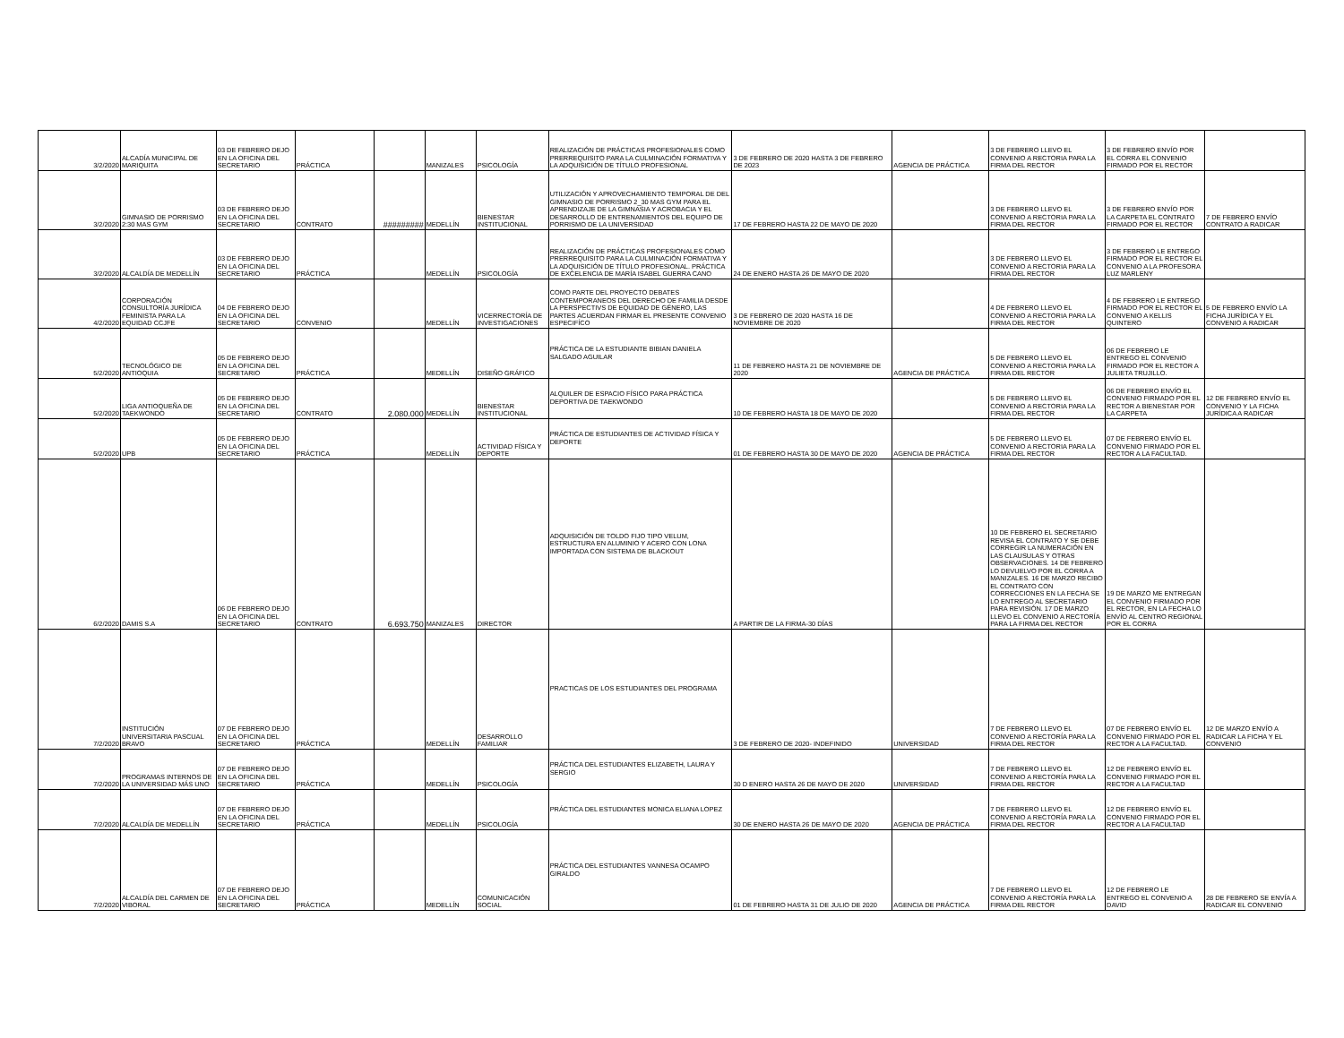| 3/2/2020 | ALCADÍA MUNICIPAL DE MARIQUITA | 03 DE FEBRERO DEJO EN LA OFICINA DEL SECRETARIO | PRÁCTICA | | MANIZALES | PSICOLOGÍA | REALIZACIÓN DE PRÁCTICAS PROFESIONALES COMO PRERREQUISITO PARA LA CULMINACIÓN FORMATIVA Y LA ADQUISICIÓN DE TÍTULO PROFESIONAL | 3 DE FEBRERO DE 2020 HASTA 3 DE FEBRERO DE 2023 | AGENCIA DE PRÁCTICA | 3 DE FEBRERO LLEVO EL CONVENIO A RECTORIA PARA LA FIRMA DEL RECTOR | 3 DE FEBRERO ENVÍO POR EL CORRA EL CONVENIO FIRMADO POR EL RECTOR | |
| 3/2/2020 | GIMNASIO DE PORRISMO 2:30 MAS GYM | 03 DE FEBRERO DEJO EN LA OFICINA DEL SECRETARIO | CONTRATO | ######### | MEDELLÍN | BIENESTAR INSTITUCIONAL | UTILIZACIÓN Y APROVECHAMIENTO TEMPORAL DE DEL GIMNASIO DE PORRISMO 2_30 MAS GYM PARA EL APRENDIZAJE DE LA GIMNASIA Y ACROBACIA Y EL DESARROLLO DE ENTRENAMIENTOS DEL EQUIPO DE PORRISMO DE LA UNIVERSIDAD | 17 DE FEBRERO HASTA 22 DE MAYO DE 2020 | | 3 DE FEBRERO LLEVO EL CONVENIO A RECTORIA PARA LA FIRMA DEL RECTOR | 3 DE FEBRERO ENVÍO POR LA CARPETA EL CONTRATO FIRMADO POR EL RECTOR | 7 DE FEBRERO ENVÍO CONTRATO A RADICAR |
| 3/2/2020 | ALCALDÍA DE MEDELLÍN | 03 DE FEBRERO DEJO EN LA OFICINA DEL SECRETARIO | PRÁCTICA | | MEDELLÍN | PSICOLOGÍA | REALIZACIÓN DE PRÁCTICAS PROFESIONALES COMO PRERREQUISITO PARA LA CULMINACIÓN FORMATIVA Y LA ADQUISICIÓN DE TÍTULO PROFESIONAL. PRÁCTICA DE EXCELENCIA DE MARÍA ISABEL GUERRA CANO | 24 DE ENERO HASTA 26 DE MAYO DE 2020 | | 3 DE FEBRERO LLEVO EL CONVENIO A RECTORIA PARA LA FIRMA DEL RECTOR | 3 DE FEBRERO LE ENTREGO FIRMADO POR EL RECTOR EL CONVENIO A LA PROFESORA LUZ MARLENY | |
| 4/2/2020 | CORPORACIÓN CONSULTORÍA JURÍDICA FEMINISTA PARA LA EQUIDAD CCJFE | 04 DE FEBRERO DEJO EN LA OFICINA DEL SECRETARIO | CONVENIO | | MEDELLÍN | VICERRECTORÍA DE INVESTIGACIONES | COMO PARTE DEL PROYECTO DEBATES CONTEMPORANEOS DEL DERECHO DE FAMILIA DESDE LA PERSPECTIVS DE EQUIDAD DE GÉNERO, LAS PARTES ACUERDAN FIRMAR EL PRESENTE CONVENIO ESPECIFÍCO | 3 DE FEBRERO DE 2020 HASTA 16 DE NOVIEMBRE DE 2020 | | 4 DE FEBRERO LLEVO EL CONVENIO A RECTORIA PARA LA FIRMA DEL RECTOR | 4 DE FEBRERO LE ENTREGO FIRMADO POR EL RECTOR EL CONVENIO A KELLIS QUINTERO | 5 DE FEBRERO ENVÍO LA FICHA JURÍDICA Y EL CONVENIO A RADICAR |
| 5/2/2020 | TECNOLÓGICO DE ANTIOQUIA | 05 DE FEBRERO DEJO EN LA OFICINA DEL SECRETARIO | PRÁCTICA | | MEDELLÍN | DISEÑO GRÁFICO | PRÁCTICA DE LA ESTUDIANTE BIBIAN DANIELA SALGADO AGUILAR | 11 DE FEBRERO HASTA 21 DE NOVIEMBRE DE 2020 | AGENCIA DE PRÁCTICA | 5 DE FEBRERO LLEVO EL CONVENIO A RECTORIA PARA LA FIRMA DEL RECTOR | 06 DE FEBRERO LE ENTREGO EL CONVENIO FIRMADO POR EL RECTOR A JULIETA TRUJILLO. | |
| 5/2/2020 | LIGA ANTIOQUEÑA DE TAEKWONDO | 05 DE FEBRERO DEJO EN LA OFICINA DEL SECRETARIO | CONTRATO | 2.080.000 | MEDELLÍN | BIENESTAR INSTITUCIONAL | ALQUILER DE ESPACIO FÍSICO PARA PRÁCTICA DEPORTIVA DE TAEKWONDO | 10 DE FEBRERO HASTA 18 DE MAYO DE 2020 | | 5 DE FEBRERO LLEVO EL CONVENIO A RECTORIA PARA LA FIRMA DEL RECTOR | 06 DE FEBRERO ENVÍO EL CONVENIO FIRMADO POR EL RECTOR A BIENESTAR POR LA CARPETA | 12 DE FEBRERO ENVÍO EL CONVENIO Y LA FICHA JURÍDICA A RADICAR |
| 5/2/2020 | UPB | 05 DE FEBRERO DEJO EN LA OFICINA DEL SECRETARIO | PRÁCTICA | | MEDELLÍN | ACTIVIDAD FÍSICA Y DEPORTE | PRÁCTICA DE ESTUDIANTES DE ACTIVIDAD FÍSICA Y DEPORTE | 01 DE FEBRERO HASTA 30 DE MAYO DE 2020 | AGENCIA DE PRÁCTICA | 5 DE FEBRERO LLEVO EL CONVENIO A RECTORIA PARA LA FIRMA DEL RECTOR | 07 DE FEBRERO ENVÍO EL CONVENIO FIRMADO POR EL RECTOR A LA FACULTAD. | |
| 6/2/2020 | DAMIS S.A | 06 DE FEBRERO DEJO EN LA OFICINA DEL SECRETARIO | CONTRATO | 6.693.750 | MANIZALES | DIRECTOR | ADQUISICIÓN DE TOLDO FIJO TIPO VELUM, ESTRUCTURA EN ALUMINIO Y ACERO CON LONA IMPORTADA CON SISTEMA DE BLACKOUT | A PARTIR DE LA FIRMA-30 DÍAS | | 10 DE FEBRERO EL SECRETARIO REVISA EL CONTRATO Y SE DEBE CORREGIR LA NUMERACIÓN EN LAS CLAUSULAS Y OTRAS OBSERVACIONES. 14 DE FEBRERO LO DEVUELVO POR EL CORRA A MANIZALES. 16 DE MARZO RECIBO EL CONTRATO CON CORRECCIONES EN LA FECHA SE LO ENTREGO AL SECRETARIO PARA REVISIÓN. 17 DE MARZO LLEVO EL CONVENIO A RECTORÍA PARA LA FIRMA DEL RECTOR | 19 DE MARZO ME ENTREGAN EL CONVENIO FIRMADO POR EL RECTOR, EN LA FECHA LO ENVÍO AL CENTRO REGIONAL POR EL CORRA | |
| 7/2/2020 | INSTITUCIÓN UNIVERSITARIA PASCUAL BRAVO | 07 DE FEBRERO DEJO EN LA OFICINA DEL SECRETARIO | PRÁCTICA | | MEDELLÍN | DESARROLLO FAMILIAR | PRACTICAS DE LOS ESTUDIANTES DEL PROGRAMA | 3 DE FEBRERO DE 2020- INDEFINIDO | UNIVERSIDAD | 7 DE FEBRERO LLEVO EL CONVENIO A RECTORÍA PARA LA FIRMA DEL RECTOR | 07 DE FEBRERO ENVÍO EL CONVENIO FIRMADO POR EL RECTOR A LA FACULTAD. | 12 DE MARZO ENVÍO A RADICAR LA FICHA Y EL CONVENIO |
| 7/2/2020 | PROGRAMAS INTERNOS DE LA UNIVERSIDAD MÁS UNO | 07 DE FEBRERO DEJO EN LA OFICINA DEL SECRETARIO | PRÁCTICA | | MEDELLÍN | PSICOLOGÍA | PRÁCTICA DEL ESTUDIANTES ELIZABETH, LAURA Y SERGIO | 30 D ENERO HASTA 26 DE MAYO DE 2020 | UNIVERSIDAD | 7 DE FEBRERO LLEVO EL CONVENIO A RECTORÍA PARA LA FIRMA DEL RECTOR | 12 DE FEBRERO ENVÍO EL CONVENIO FIRMADO POR EL RECTOR A LA FACULTAD | |
| 7/2/2020 | ALCALDÍA DE MEDELLÍN | 07 DE FEBRERO DEJO EN LA OFICINA DEL SECRETARIO | PRÁCTICA | | MEDELLÍN | PSICOLOGÍA | PRÁCTICA DEL ESTUDIANTES MONICA ELIANA LOPEZ | 30 DE ENERO HASTA 26 DE MAYO DE 2020 | AGENCIA DE PRÁCTICA | 7 DE FEBRERO LLEVO EL CONVENIO A RECTORÍA PARA LA FIRMA DEL RECTOR | 12 DE FEBRERO ENVÍO EL CONVENIO FIRMADO POR EL RECTOR A LA FACULTAD | |
| 7/2/2020 | ALCALDÍA DEL CARMEN DE VIBORAL | 07 DE FEBRERO DEJO EN LA OFICINA DEL SECRETARIO | PRÁCTICA | | MEDELLÍN | COMUNICACIÓN SOCIAL | PRÁCTICA DEL ESTUDIANTES VANNESA OCAMPO GIRALDO | 01 DE FEBRERO HASTA 31 DE JULIO DE 2020 | AGENCIA DE PRÁCTICA | 7 DE FEBRERO LLEVO EL CONVENIO A RECTORÍA PARA LA FIRMA DEL RECTOR | 12 DE FEBRERO LE ENTREGO EL CONVENIO A DAVID | 28 DE FEBRERO SE ENVÍA A RADICAR EL CONVENIO |